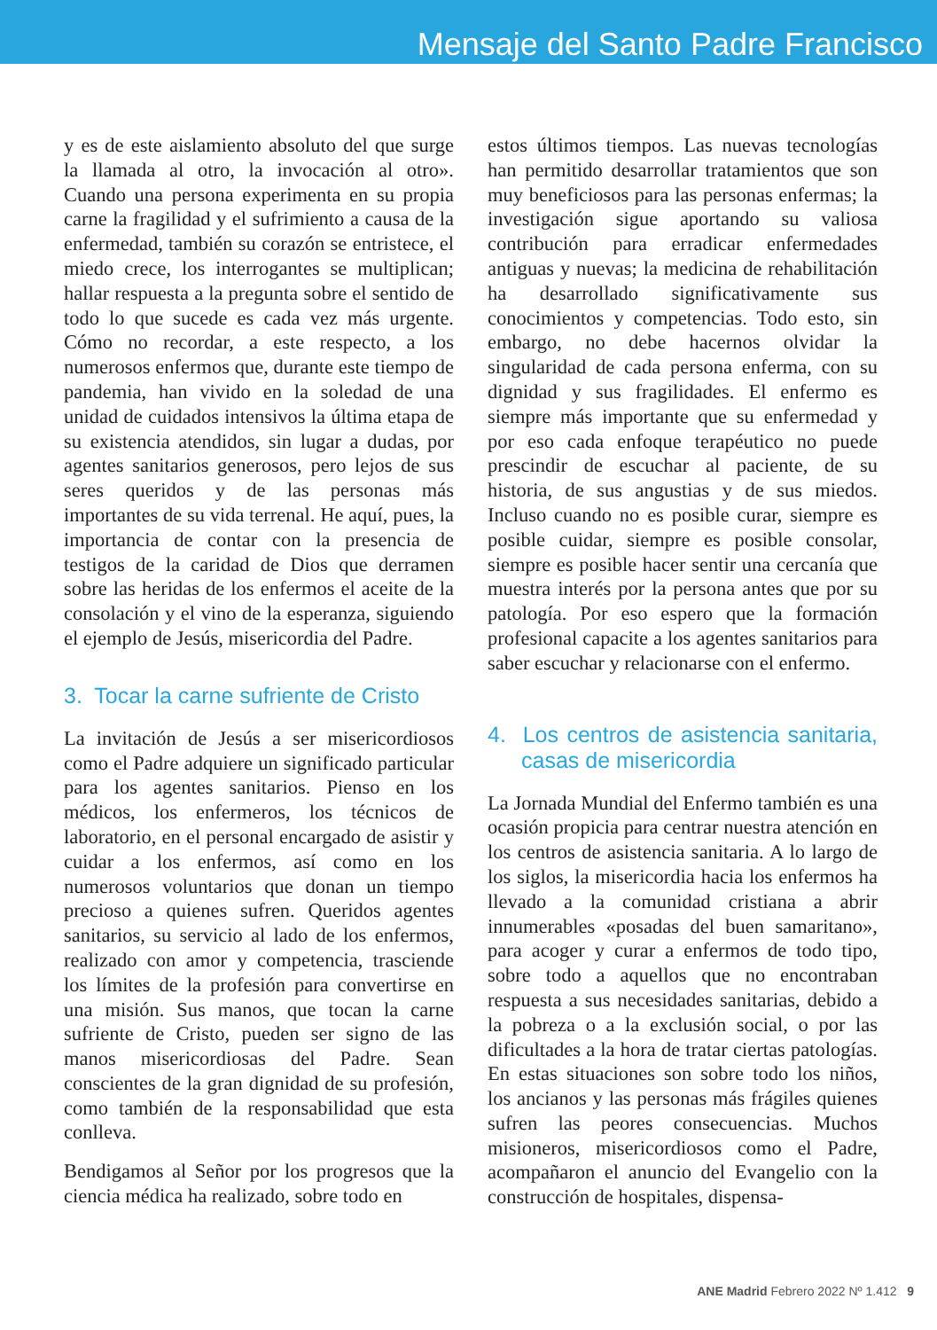Mensaje del Santo Padre Francisco
y es de este aislamiento absoluto del que surge la llamada al otro, la invocación al otro». Cuando una persona experimenta en su propia carne la fragilidad y el sufrimiento a causa de la enfermedad, también su corazón se entristece, el miedo crece, los interrogantes se multiplican; hallar respuesta a la pregunta sobre el sentido de todo lo que sucede es cada vez más urgente. Cómo no recordar, a este respecto, a los numerosos enfermos que, durante este tiempo de pandemia, han vivido en la soledad de una unidad de cuidados intensivos la última etapa de su existencia atendidos, sin lugar a dudas, por agentes sanitarios generosos, pero lejos de sus seres queridos y de las personas más importantes de su vida terrenal. He aquí, pues, la importancia de contar con la presencia de testigos de la caridad de Dios que derramen sobre las heridas de los enfermos el aceite de la consolación y el vino de la esperanza, siguiendo el ejemplo de Jesús, misericordia del Padre.
3. Tocar la carne sufriente de Cristo
La invitación de Jesús a ser misericordiosos como el Padre adquiere un significado particular para los agentes sanitarios. Pienso en los médicos, los enfermeros, los técnicos de laboratorio, en el personal encargado de asistir y cuidar a los enfermos, así como en los numerosos voluntarios que donan un tiempo precioso a quienes sufren. Queridos agentes sanitarios, su servicio al lado de los enfermos, realizado con amor y competencia, trasciende los límites de la profesión para convertirse en una misión. Sus manos, que tocan la carne sufriente de Cristo, pueden ser signo de las manos misericordiosas del Padre. Sean conscientes de la gran dignidad de su profesión, como también de la responsabilidad que esta conlleva.
Bendigamos al Señor por los progresos que la ciencia médica ha realizado, sobre todo en
estos últimos tiempos. Las nuevas tecnologías han permitido desarrollar tratamientos que son muy beneficiosos para las personas enfermas; la investigación sigue aportando su valiosa contribución para erradicar enfermedades antiguas y nuevas; la medicina de rehabilitación ha desarrollado significativamente sus conocimientos y competencias. Todo esto, sin embargo, no debe hacernos olvidar la singularidad de cada persona enferma, con su dignidad y sus fragilidades. El enfermo es siempre más importante que su enfermedad y por eso cada enfoque terapéutico no puede prescindir de escuchar al paciente, de su historia, de sus angustias y de sus miedos. Incluso cuando no es posible curar, siempre es posible cuidar, siempre es posible consolar, siempre es posible hacer sentir una cercanía que muestra interés por la persona antes que por su patología. Por eso espero que la formación profesional capacite a los agentes sanitarios para saber escuchar y relacionarse con el enfermo.
4. Los centros de asistencia sanitaria, casas de misericordia
La Jornada Mundial del Enfermo también es una ocasión propicia para centrar nuestra atención en los centros de asistencia sanitaria. A lo largo de los siglos, la misericordia hacia los enfermos ha llevado a la comunidad cristiana a abrir innumerables «posadas del buen samaritano», para acoger y curar a enfermos de todo tipo, sobre todo a aquellos que no encontraban respuesta a sus necesidades sanitarias, debido a la pobreza o a la exclusión social, o por las dificultades a la hora de tratar ciertas patologías. En estas situaciones son sobre todo los niños, los ancianos y las personas más frágiles quienes sufren las peores consecuencias. Muchos misioneros, misericordiosos como el Padre, acompañaron el anuncio del Evangelio con la construcción de hospitales, dispensa-
ANE Madrid Febrero 2022 Nº 1.412 9